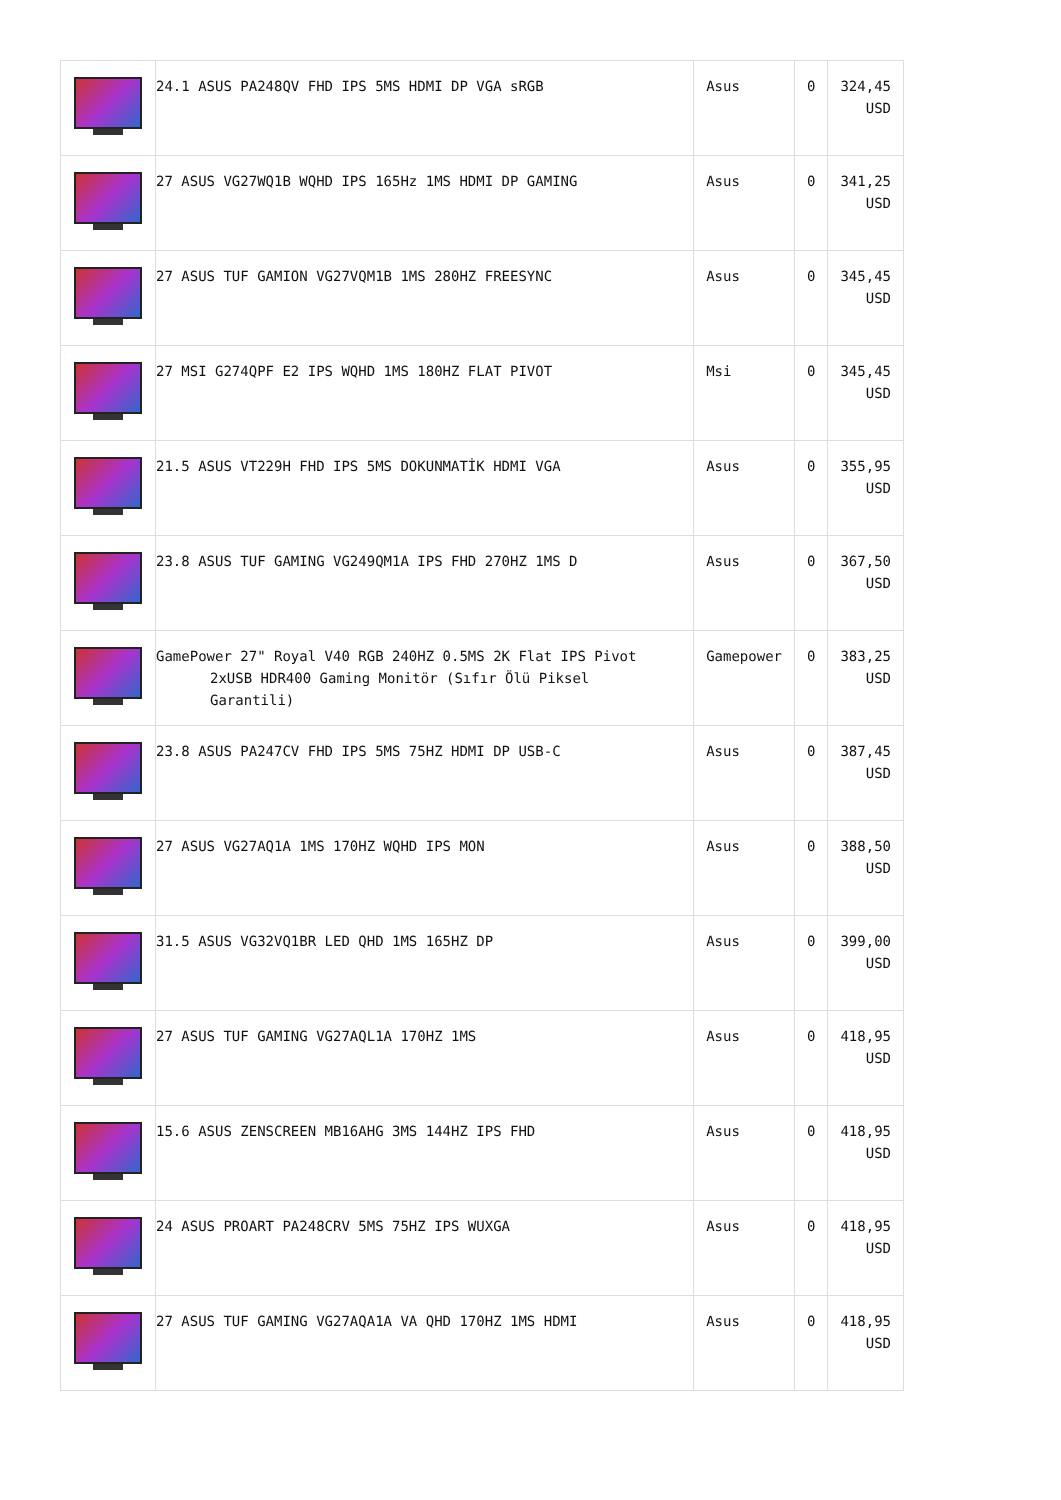| | 24.1 ASUS PA248QV FHD IPS 5MS HDMI DP VGA sRGB | Asus | 0 | 324,45 USD |
| | 27 ASUS VG27WQ1B WQHD IPS 165Hz 1MS HDMI DP GAMING | Asus | 0 | 341,25 USD |
| | 27 ASUS TUF GAMION VG27VQM1B 1MS 280HZ FREESYNC | Asus | 0 | 345,45 USD |
| | 27 MSI G274QPF E2 IPS WQHD 1MS 180HZ FLAT PIVOT | Msi | 0 | 345,45 USD |
| | 21.5 ASUS VT229H FHD IPS 5MS DOKUNMATİK HDMI VGA | Asus | 0 | 355,95 USD |
| | 23.8 ASUS TUF GAMING VG249QM1A IPS FHD 270HZ 1MS D | Asus | 0 | 367,50 USD |
| | GamePower 27" Royal V40 RGB 240HZ 0.5MS 2K Flat IPS Pivot 2xUSB HDR400 Gaming Monitör (Sıfır Ölü Piksel Garantili) | Gamepower | 0 | 383,25 USD |
| | 23.8 ASUS PA247CV FHD IPS 5MS 75HZ HDMI DP USB-C | Asus | 0 | 387,45 USD |
| | 27 ASUS VG27AQ1A 1MS 170HZ WQHD IPS MON | Asus | 0 | 388,50 USD |
| | 31.5 ASUS VG32VQ1BR LED QHD 1MS 165HZ DP | Asus | 0 | 399,00 USD |
| | 27 ASUS TUF GAMING VG27AQL1A 170HZ 1MS | Asus | 0 | 418,95 USD |
| | 15.6 ASUS ZENSCREEN MB16AHG 3MS 144HZ IPS FHD | Asus | 0 | 418,95 USD |
| | 24 ASUS PROART PA248CRV 5MS 75HZ IPS WUXGA | Asus | 0 | 418,95 USD |
| | 27 ASUS TUF GAMING VG27AQA1A VA QHD 170HZ 1MS HDMI | Asus | 0 | 418,95 USD |